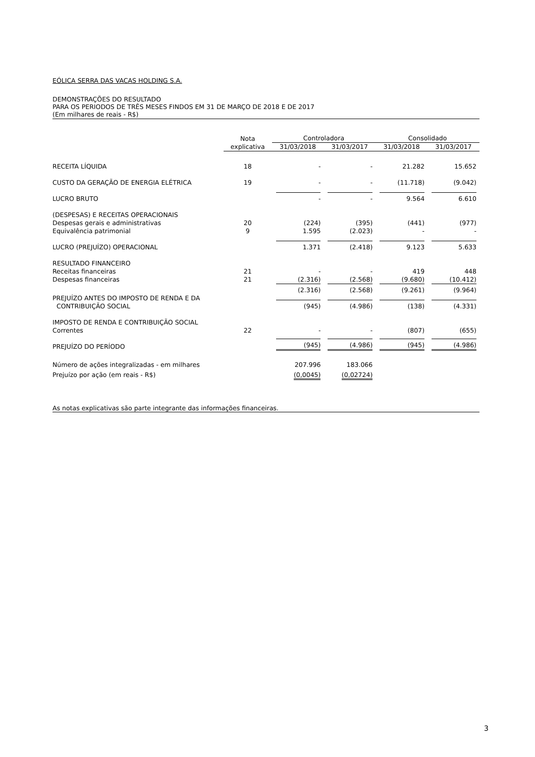EÓLICA SERRA DAS VACAS HOLDING S.A.
DEMONSTRAÇÕES DO RESULTADO
PARA OS PERIODOS DE TRÊS MESES FINDOS EM 31 DE MARÇO DE 2018 E DE 2017
(Em milhares de reais - R$)
| | Nota | Controladora | | Consolidado | |
| --- | --- | --- | --- | --- | --- |
| | explicativa | 31/03/2018 | 31/03/2017 | 31/03/2018 | 31/03/2017 |
| RECEITA LÍQUIDA | 18 | - | - | 21.282 | 15.652 |
| CUSTO DA GERAÇÃO DE ENERGIA ELÉTRICA | 19 | - | - | (11.718) | (9.042) |
| LUCRO BRUTO | | - | - | 9.564 | 6.610 |
| (DESPESAS) E RECEITAS OPERACIONAIS | | | | | |
| Despesas gerais e administrativas | 20 | (224) | (395) | (441) | (977) |
| Equivalência patrimonial | 9 | 1.595 | (2.023) | - | - |
| LUCRO (PREJUÍZO) OPERACIONAL | | 1.371 | (2.418) | 9.123 | 5.633 |
| RESULTADO FINANCEIRO | | | | | |
| Receitas financeiras | 21 | - | - | 419 | 448 |
| Despesas financeiras | 21 | (2.316) | (2.568) | (9.680) | (10.412) |
| | | (2.316) | (2.568) | (9.261) | (9.964) |
| PREJUÍZO ANTES DO IMPOSTO DE RENDA E DA CONTRIBUIÇÃO SOCIAL | | (945) | (4.986) | (138) | (4.331) |
| IMPOSTO DE RENDA E CONTRIBUIÇÃO SOCIAL | | | | | |
| Correntes | 22 | - | - | (807) | (655) |
| PREJUÍZO DO PERÍODO | | (945) | (4.986) | (945) | (4.986) |
| Número de ações integralizadas - em milhares | | 207.996 | 183.066 | | |
| Prejuízo por ação (em reais - R$) | | (0,0045) | (0,02724) | | |
As notas explicativas são parte integrante das informações financeiras.
3